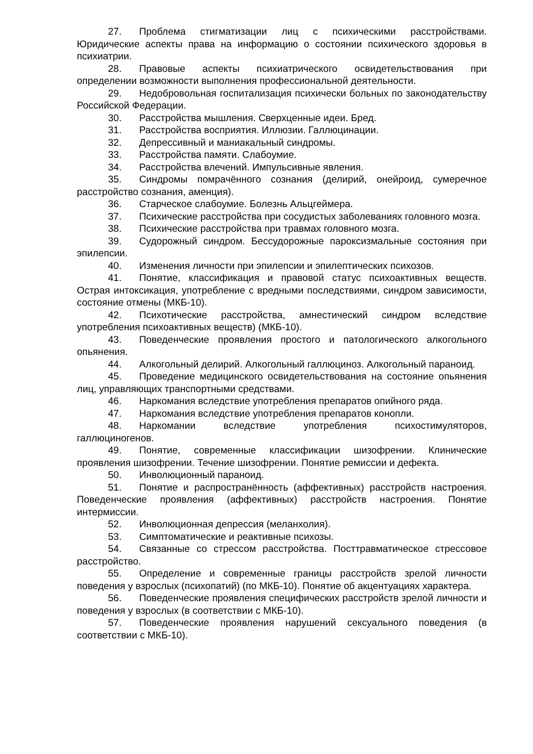27. Проблема стигматизации лиц с психическими расстройствами. Юридические аспекты права на информацию о состоянии психического здоровья в психиатрии.
28. Правовые аспекты психиатрического освидетельствования при определении возможности выполнения профессиональной деятельности.
29. Недобровольная госпитализация психически больных по законодательству Российской Федерации.
30. Расстройства мышления. Сверхценные идеи. Бред.
31. Расстройства восприятия. Иллюзии. Галлюцинации.
32. Депрессивный и маниакальный синдромы.
33. Расстройства памяти. Слабоумие.
34. Расстройства влечений. Импульсивные явления.
35. Синдромы помрачённого сознания (делирий, онейроид, сумеречное расстройство сознания, аменция).
36. Старческое слабоумие. Болезнь Альцгеймера.
37. Психические расстройства при сосудистых заболеваниях головного мозга.
38. Психические расстройства при травмах головного мозга.
39. Судорожный синдром. Бессудорожные пароксизмальные состояния при эпилепсии.
40. Изменения личности при эпилепсии и эпилептических психозов.
41. Понятие, классификация и правовой статус психоактивных веществ. Острая интоксикация, употребление с вредными последствиями, синдром зависимости, состояние отмены (МКБ-10).
42. Психотические расстройства, амнестический синдром вследствие употребления психоактивных веществ) (МКБ-10).
43. Поведенческие проявления простого и патологического алкогольного опьянения.
44. Алкогольный делирий. Алкогольный галлюциноз. Алкогольный параноид.
45. Проведение медицинского освидетельствования на состояние опьянения лиц, управляющих транспортными средствами.
46. Наркомания вследствие употребления препаратов опийного ряда.
47. Наркомания вследствие употребления препаратов конопли.
48. Наркомании вследствие употребления психостимуляторов, галлюциногенов.
49. Понятие, современные классификации шизофрении. Клинические проявления шизофрении. Течение шизофрении. Понятие ремиссии и дефекта.
50. Инволюционный параноид.
51. Понятие и распространённость (аффективных) расстройств настроения. Поведенческие проявления (аффективных) расстройств настроения. Понятие интермиссии.
52. Инволюционная депрессия (меланхолия).
53. Симптоматические и реактивные психозы.
54. Связанные со стрессом расстройства. Посттравматическое стрессовое расстройство.
55. Определение и современные границы расстройств зрелой личности поведения у взрослых (психопатий) (по МКБ-10). Понятие об акцентуациях характера.
56. Поведенческие проявления специфических расстройств зрелой личности и поведения у взрослых (в соответствии с МКБ-10).
57. Поведенческие проявления нарушений сексуального поведения (в соответствии с МКБ-10).